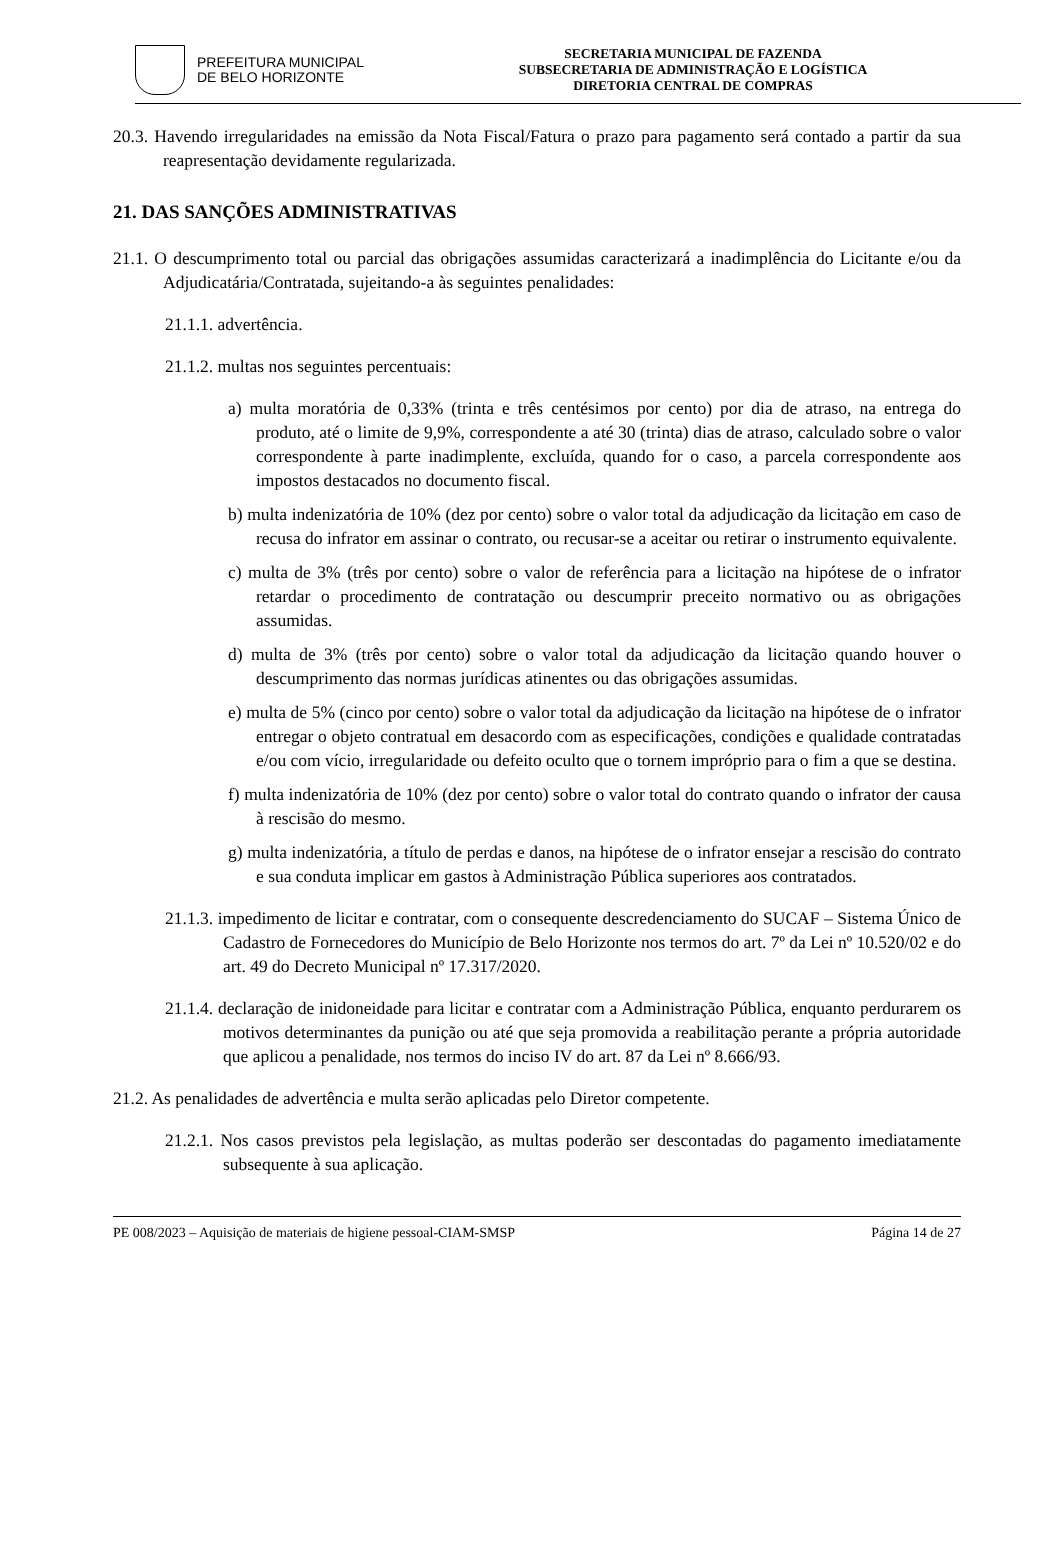PREFEITURA MUNICIPAL
DE BELO HORIZONTE
SECRETARIA MUNICIPAL DE FAZENDA
SUBSECRETARIA DE ADMINISTRAÇÃO E LOGÍSTICA
DIRETORIA CENTRAL DE COMPRAS
20.3. Havendo irregularidades na emissão da Nota Fiscal/Fatura o prazo para pagamento será contado a partir da sua reapresentação devidamente regularizada.
21. DAS SANÇÕES ADMINISTRATIVAS
21.1. O descumprimento total ou parcial das obrigações assumidas caracterizará a inadimplência do Licitante e/ou da Adjudicatária/Contratada, sujeitando-a às seguintes penalidades:
21.1.1. advertência.
21.1.2. multas nos seguintes percentuais:
a) multa moratória de 0,33% (trinta e três centésimos por cento) por dia de atraso, na entrega do produto, até o limite de 9,9%, correspondente a até 30 (trinta) dias de atraso, calculado sobre o valor correspondente à parte inadimplente, excluída, quando for o caso, a parcela correspondente aos impostos destacados no documento fiscal.
b) multa indenizatória de 10% (dez por cento) sobre o valor total da adjudicação da licitação em caso de recusa do infrator em assinar o contrato, ou recusar-se a aceitar ou retirar o instrumento equivalente.
c) multa de 3% (três por cento) sobre o valor de referência para a licitação na hipótese de o infrator retardar o procedimento de contratação ou descumprir preceito normativo ou as obrigações assumidas.
d) multa de 3% (três por cento) sobre o valor total da adjudicação da licitação quando houver o descumprimento das normas jurídicas atinentes ou das obrigações assumidas.
e) multa de 5% (cinco por cento) sobre o valor total da adjudicação da licitação na hipótese de o infrator entregar o objeto contratual em desacordo com as especificações, condições e qualidade contratadas e/ou com vício, irregularidade ou defeito oculto que o tornem impróprio para o fim a que se destina.
f) multa indenizatória de 10% (dez por cento) sobre o valor total do contrato quando o infrator der causa à rescisão do mesmo.
g) multa indenizatória, a título de perdas e danos, na hipótese de o infrator ensejar a rescisão do contrato e sua conduta implicar em gastos à Administração Pública superiores aos contratados.
21.1.3. impedimento de licitar e contratar, com o consequente descredenciamento do SUCAF – Sistema Único de Cadastro de Fornecedores do Município de Belo Horizonte nos termos do art. 7º da Lei nº 10.520/02 e do art. 49 do Decreto Municipal nº 17.317/2020.
21.1.4. declaração de inidoneidade para licitar e contratar com a Administração Pública, enquanto perdurarem os motivos determinantes da punição ou até que seja promovida a reabilitação perante a própria autoridade que aplicou a penalidade, nos termos do inciso IV do art. 87 da Lei nº 8.666/93.
21.2. As penalidades de advertência e multa serão aplicadas pelo Diretor competente.
21.2.1. Nos casos previstos pela legislação, as multas poderão ser descontadas do pagamento imediatamente subsequente à sua aplicação.
PE 008/2023 – Aquisição de materiais de higiene pessoal-CIAM-SMSP Página 14 de 27